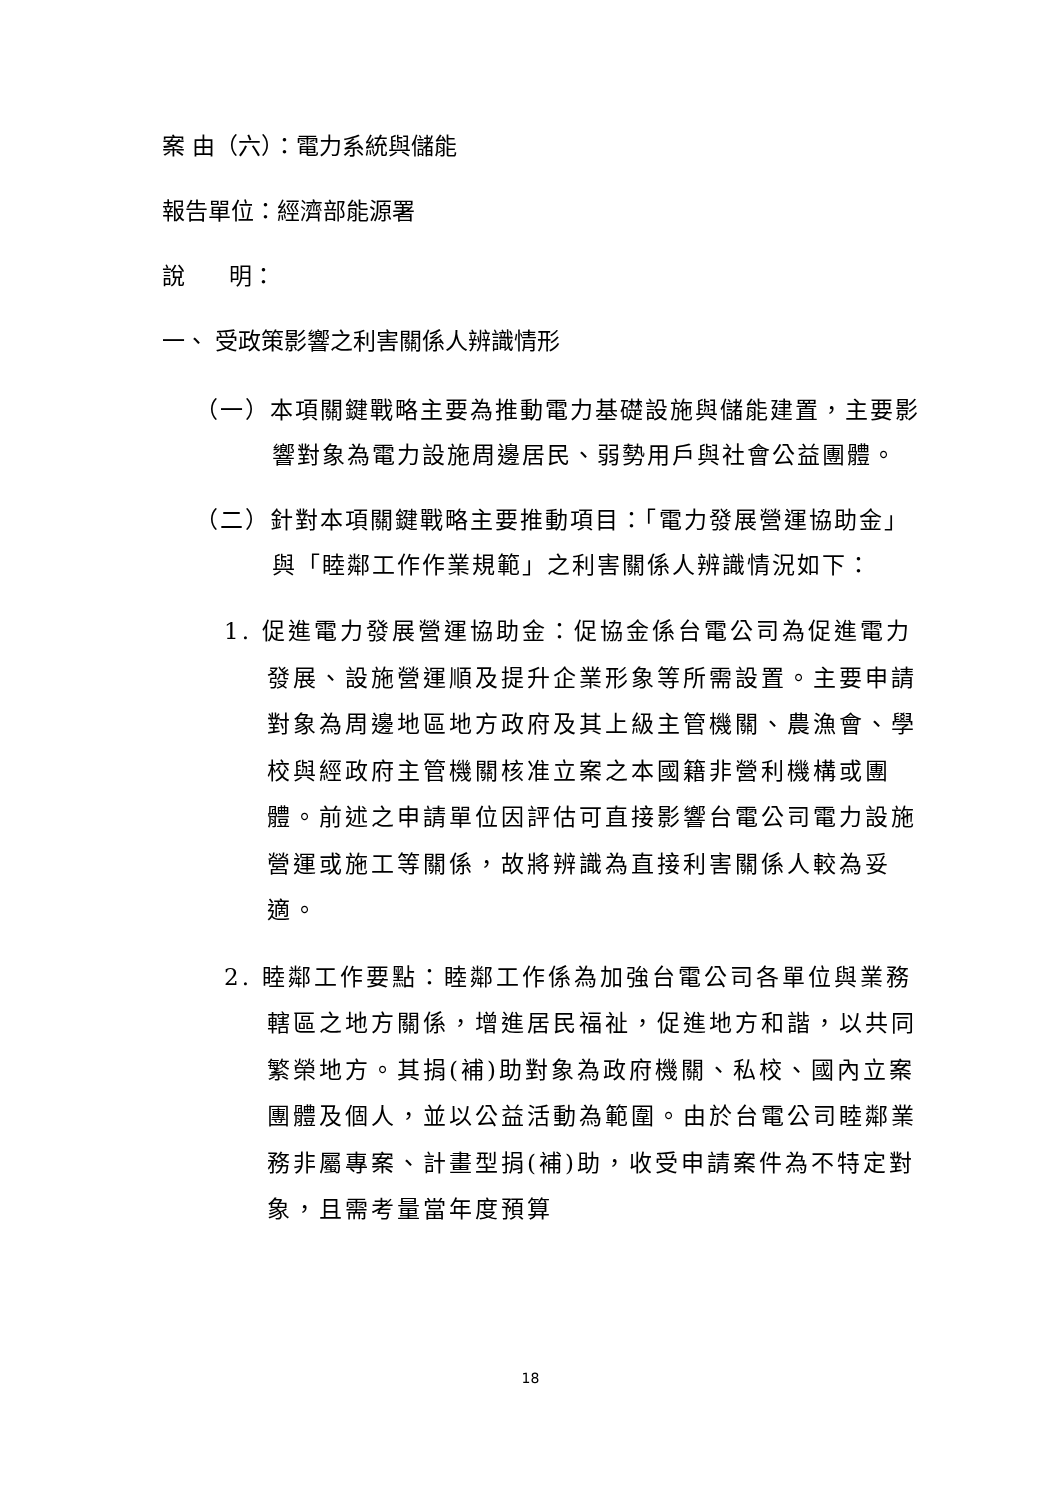案 由（六）：電力系統與儲能
報告單位：經濟部能源署
說 明：
一、 受政策影響之利害關係人辨識情形
（一）本項關鍵戰略主要為推動電力基礎設施與儲能建置，主要影響對象為電力設施周邊居民、弱勢用戶與社會公益團體。
（二）針對本項關鍵戰略主要推動項目：「電力發展營運協助金」與「睦鄰工作作業規範」之利害關係人辨識情況如下：
1. 促進電力發展營運協助金：促協金係台電公司為促進電力發展、設施營運順及提升企業形象等所需設置。主要申請對象為周邊地區地方政府及其上級主管機關、農漁會、學校與經政府主管機關核准立案之本國籍非營利機構或團體。前述之申請單位因評估可直接影響台電公司電力設施營運或施工等關係，故將辨識為直接利害關係人較為妥適。
2. 睦鄰工作要點：睦鄰工作係為加強台電公司各單位與業務轄區之地方關係，增進居民福祉，促進地方和諧，以共同繁榮地方。其捐(補)助對象為政府機關、私校、國內立案團體及個人，並以公益活動為範圍。由於台電公司睦鄰業務非屬專案、計畫型捐(補)助，收受申請案件為不特定對象，且需考量當年度預算
18